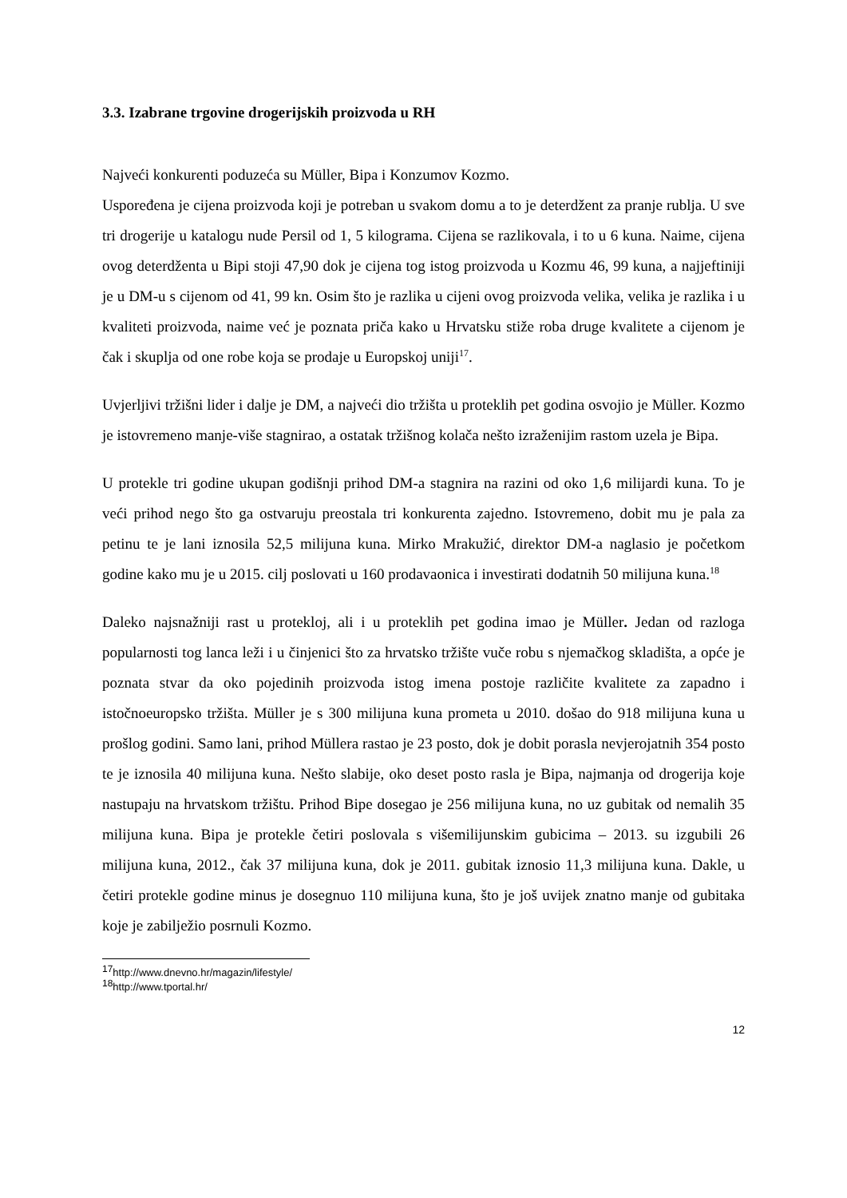3.3. Izabrane trgovine drogerijskih proizvoda u RH
Najveći konkurenti poduzeća su Müller, Bipa i Konzumov Kozmo.
Uspoređena je cijena proizvoda koji je potreban u svakom domu a to je deterdžent za pranje rublja. U sve tri drogerije u katalogu nude Persil od 1, 5 kilograma. Cijena se razlikovala, i to u 6 kuna. Naime, cijena ovog deterdženta u Bipi stoji 47,90 dok je cijena tog istog proizvoda u Kozmu 46, 99 kuna, a najjeftiniji je u DM-u s cijenom od 41, 99 kn. Osim što je razlika u cijeni ovog proizvoda velika, velika je razlika i u kvaliteti proizvoda, naime već je poznata priča kako u Hrvatsku stiže roba druge kvalitete a cijenom je čak i skuplja od one robe koja se prodaje u Europskoj uniji<sup>17</sup>.
Uvjerljivi tržišni lider i dalje je DM, a najveći dio tržišta u proteklih pet godina osvojio je Müller. Kozmo je istovremeno manje-više stagnirao, a ostatak tržišnog kolača nešto izraženijim rastom uzela je Bipa.
U protekle tri godine ukupan godišnji prihod DM-a stagnira na razini od oko 1,6 milijardi kuna. To je veći prihod nego što ga ostvaruju preostala tri konkurenta zajedno. Istovremeno, dobit mu je pala za petinu te je lani iznosila 52,5 milijuna kuna. Mirko Mrakužić, direktor DM-a naglasio je početkom godine kako mu je u 2015. cilj poslovati u 160 prodavaonica i investirati dodatnih 50 milijuna kuna.<sup>18</sup>
Daleko najsnažniji rast u protekloj, ali i u proteklih pet godina imao je Müller. Jedan od razloga popularnosti tog lanca leži i u činjenici što za hrvatsko tržište vuče robu s njemačkog skladišta, a opće je poznata stvar da oko pojedinih proizvoda istog imena postoje različite kvalitete za zapadno i istočnoeuropsko tržišta. Müller je s 300 milijuna kuna prometa u 2010. došao do 918 milijuna kuna u prošlog godini. Samo lani, prihod Müllera rastao je 23 posto, dok je dobit porasla nevjerojatnih 354 posto te je iznosila 40 milijuna kuna. Nešto slabije, oko deset posto rasla je Bipa, najmanja od drogerija koje nastupaju na hrvatskom tržištu. Prihod Bipe dosegao je 256 milijuna kuna, no uz gubitak od nemalih 35 milijuna kuna. Bipa je protekle četiri poslovala s višemilijunskim gubicima – 2013. su izgubili 26 milijuna kuna, 2012., čak 37 milijuna kuna, dok je 2011. gubitak iznosio 11,3 milijuna kuna. Dakle, u četiri protekle godine minus je dosegnuo 110 milijuna kuna, što je još uvijek znatno manje od gubitaka koje je zabilježio posrnuli Kozmo.
<sup>17</sup> http://www.dnevno.hr/magazin/lifestyle/
<sup>18</sup> http://www.tportal.hr/
12